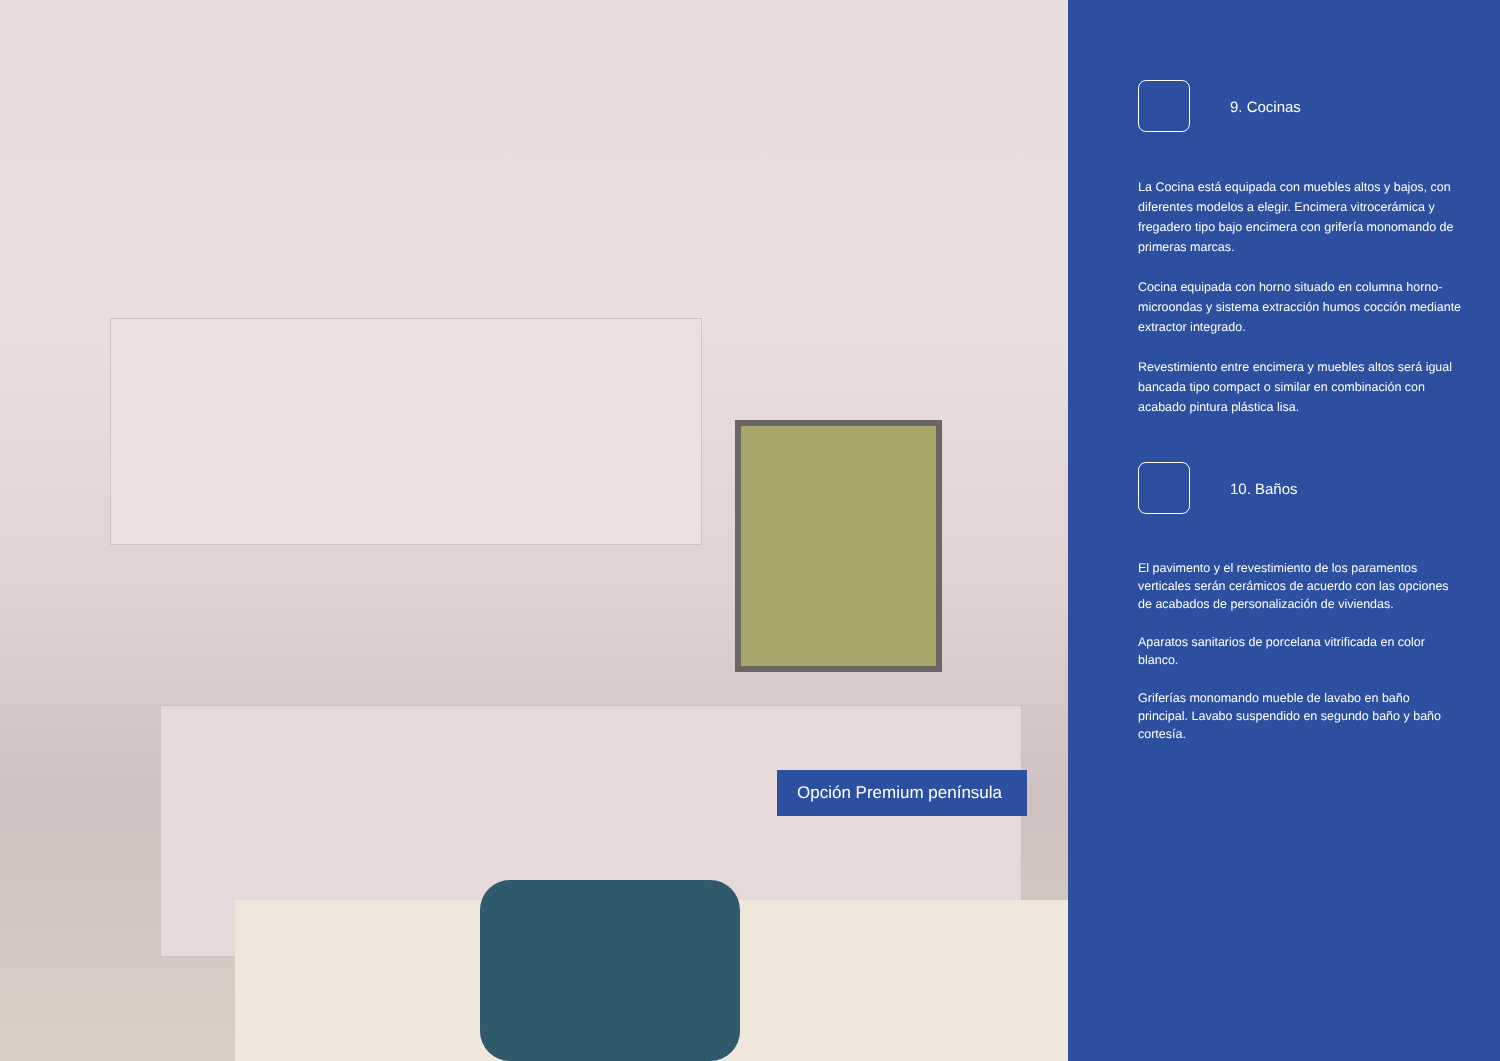Opción Premium península
9. Cocinas
La Cocina está equipada con muebles altos y bajos, con diferentes modelos a elegir. Encimera vitrocerámica y fregadero tipo bajo encimera con grifería monomando de primeras marcas.
Cocina equipada con horno situado en columna horno-microondas y sistema extracción humos cocción mediante extractor integrado.
Revestimiento entre encimera y muebles altos será igual bancada tipo compact o similar en combinación con acabado pintura plástica lisa.
10. Baños
El pavimento y el revestimiento de los paramentos verticales serán cerámicos de acuerdo con las opciones de acabados de personalización de viviendas.
Aparatos sanitarios de porcelana vitrificada en color blanco.
Griferías monomando mueble de lavabo en baño principal. Lavabo suspendido en segundo baño y baño cortesía.